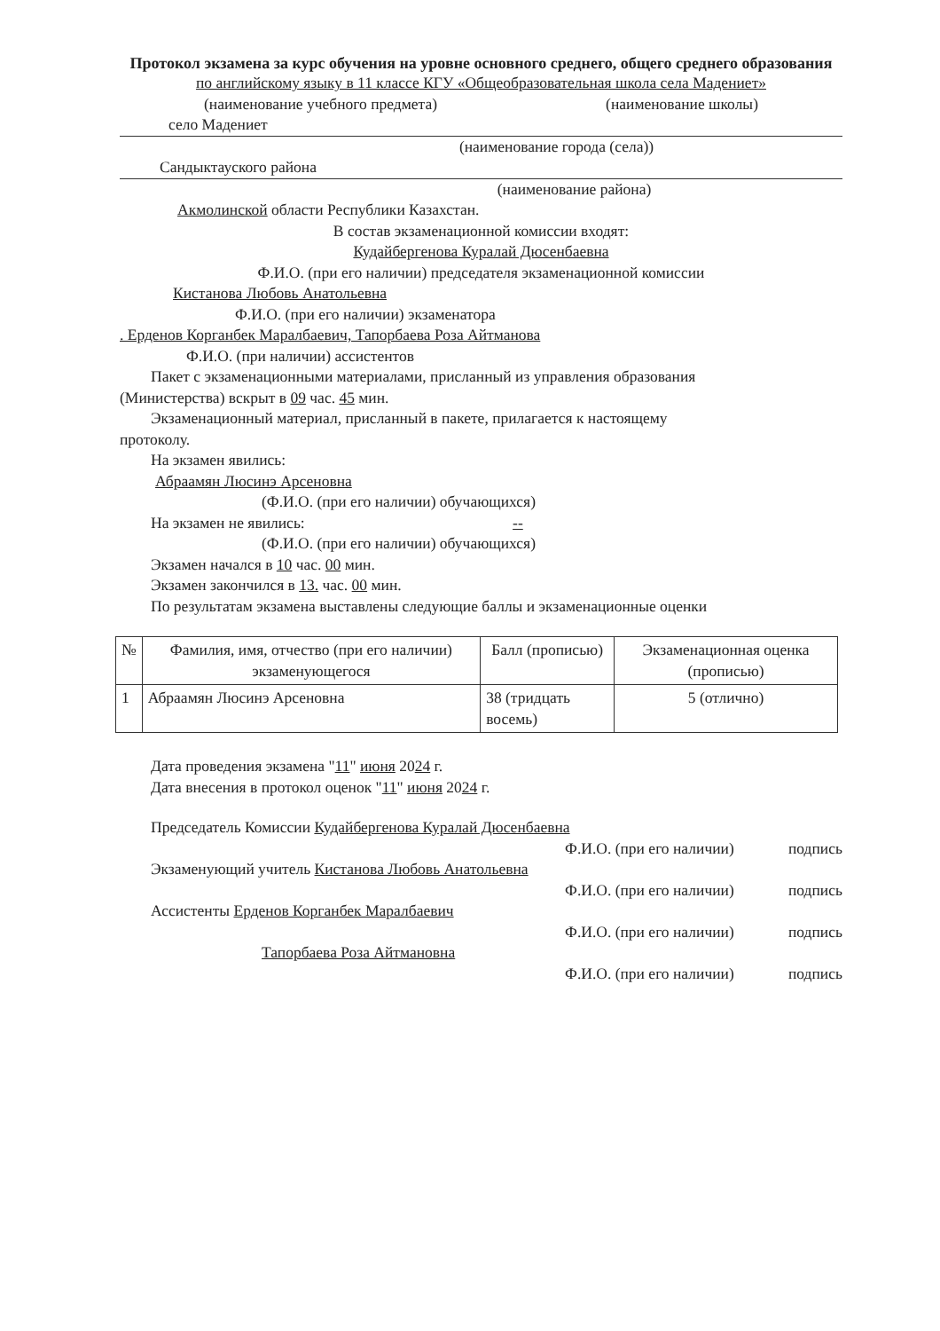Протокол экзамена за курс обучения на уровне основного среднего, общего среднего образования
по английскому языку в 11 классе КГУ «Общеобразовательная школа села Мадениет»
(наименование учебного предмета) (наименование школы)
село Мадениет
(наименование города (села))
Сандыктауского района
(наименование района)
Акмолинской области Республики Казахстан.
В состав экзаменационной комиссии входят:
Кудайбергенова Куралай Дюсенбаевна
Ф.И.О. (при его наличии) председателя экзаменационной комиссии
Кистанова Любовь Анатольевна
Ф.И.О. (при его наличии) экзаменатора
. Ерденов Корганбек Маралбаевич, Тапорбаева Роза Айтманова
Ф.И.О. (при наличии) ассистентов
Пакет с экзаменационными материалами, присланный из управления образования
(Министерства) вскрыт в 09 час. 45 мин.
Экзаменационный материал, присланный в пакете, прилагается к настоящему
протоколу.
На экзамен явились:
Абраамян Люсинэ Арсеновна
(Ф.И.О. (при его наличии) обучающихся)
На экзамен не явились: --
(Ф.И.О. (при его наличии) обучающихся)
Экзамен начался в 10 час. 00 мин.
Экзамен закончился в 13. час. 00 мин.
По результатам экзамена выставлены следующие баллы и экзаменационные оценки
| № | Фамилия, имя, отчество (при его наличии) экзаменующегося | Балл (прописью) | Экзаменационная оценка (прописью) |
| --- | --- | --- | --- |
| 1 | Абраамян Люсинэ Арсеновна | 38 (тридцать восемь) | 5 (отлично) |
Дата проведения экзамена "11" июня 2024 г.
Дата внесения в протокол оценок "11" июня 2024 г.
Председатель Комиссии Кудайбергенова Куралай Дюсенбаевна
Ф.И.О. (при его наличии) подпись
Экзаменующий учитель Кистанова Любовь Анатольевна
Ф.И.О. (при его наличии) подпись
Ассистенты Ерденов Корганбек Маралбаевич
Ф.И.О. (при его наличии) подпись
Тапорбаева Роза Айтмановна
Ф.И.О. (при его наличии) подпись